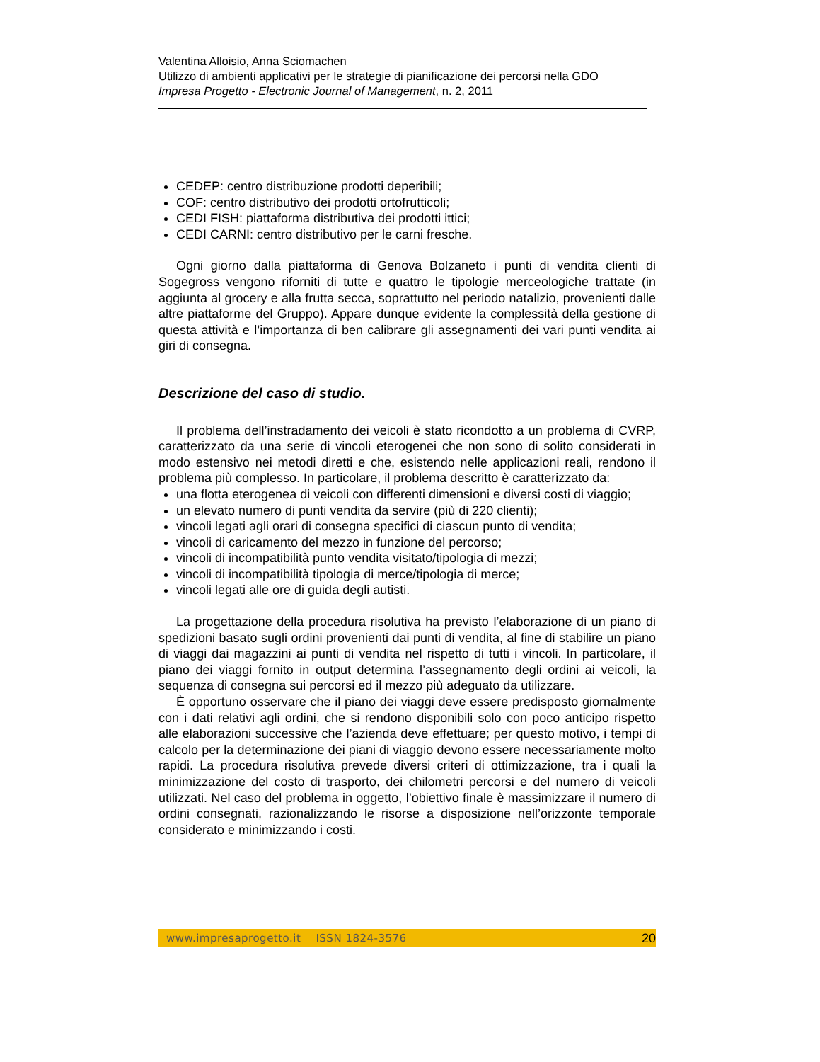Valentina Alloisio, Anna Sciomachen
Utilizzo di ambienti applicativi per le strategie di pianificazione dei percorsi nella GDO
Impresa Progetto - Electronic Journal of Management, n. 2, 2011
CEDEP: centro distribuzione prodotti deperibili;
COF: centro distributivo dei prodotti ortofrutticoli;
CEDI FISH: piattaforma distributiva dei prodotti ittici;
CEDI CARNI: centro distributivo per le carni fresche.
Ogni giorno dalla piattaforma di Genova Bolzaneto i punti di vendita clienti di Sogegross vengono riforniti di tutte e quattro le tipologie merceologiche trattate (in aggiunta al grocery e alla frutta secca, soprattutto nel periodo natalizio, provenienti dalle altre piattaforme del Gruppo). Appare dunque evidente la complessità della gestione di questa attività e l’importanza di ben calibrare gli assegnamenti dei vari punti vendita ai giri di consegna.
Descrizione del caso di studio.
Il problema dell’instradamento dei veicoli è stato ricondotto a un problema di CVRP, caratterizzato da una serie di vincoli eterogenei che non sono di solito considerati in modo estensivo nei metodi diretti e che, esistendo nelle applicazioni reali, rendono il problema più complesso. In particolare, il problema descritto è caratterizzato da:
una flotta eterogenea di veicoli con differenti dimensioni e diversi costi di viaggio;
un elevato numero di punti vendita da servire (più di 220 clienti);
vincoli legati agli orari di consegna specifici di ciascun punto di vendita;
vincoli di caricamento del mezzo in funzione del percorso;
vincoli di incompatibilità punto vendita visitato/tipologia di mezzi;
vincoli di incompatibilità tipologia di merce/tipologia di merce;
vincoli legati alle ore di guida degli autisti.
La progettazione della procedura risolutiva ha previsto l’elaborazione di un piano di spedizioni basato sugli ordini provenienti dai punti di vendita, al fine di stabilire un piano di viaggi dai magazzini ai punti di vendita nel rispetto di tutti i vincoli. In particolare, il piano dei viaggi fornito in output determina l’assegnamento degli ordini ai veicoli, la sequenza di consegna sui percorsi ed il mezzo più adeguato da utilizzare.
È opportuno osservare che il piano dei viaggi deve essere predisposto giornalmente con i dati relativi agli ordini, che si rendono disponibili solo con poco anticipo rispetto alle elaborazioni successive che l’azienda deve effettuare; per questo motivo, i tempi di calcolo per la determinazione dei piani di viaggio devono essere necessariamente molto rapidi. La procedura risolutiva prevede diversi criteri di ottimizzazione, tra i quali la minimizzazione del costo di trasporto, dei chilometri percorsi e del numero di veicoli utilizzati. Nel caso del problema in oggetto, l’obiettivo finale è massimizzare il numero di ordini consegnati, razionalizzando le risorse a disposizione nell’orizzonte temporale considerato e minimizzando i costi.
www.impresaprogetto.it ISSN 1824-3576 20